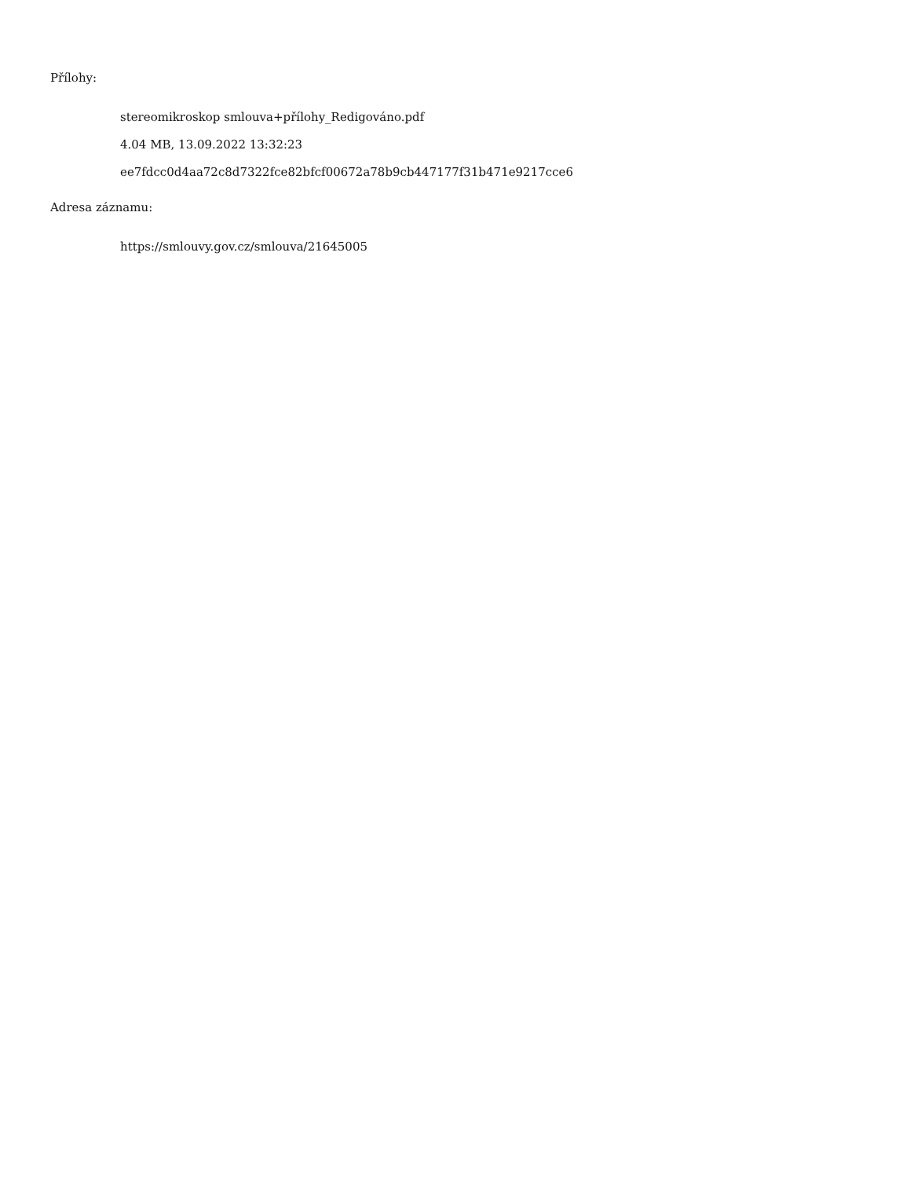Přílohy:
stereomikroskop smlouva+přílohy_Redigováno.pdf
4.04 MB, 13.09.2022 13:32:23
ee7fdcc0d4aa72c8d7322fce82bfcf00672a78b9cb447177f31b471e9217cce6
Adresa záznamu:
https://smlouvy.gov.cz/smlouva/21645005